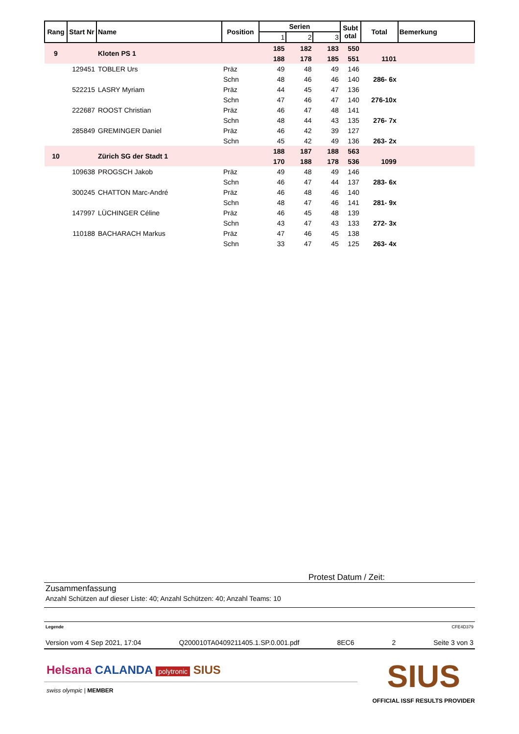| Rang | Start Nr | Name | Position | Serien | | | Subt otal | Total | Bemerkung |
| --- | --- | --- | --- | --- | --- | --- | --- | --- | --- |
| | | | | 1 | 2 | 3 | | | |
| 9 | | Kloten PS 1 | | 185 | 182 | 183 | 550 | | |
| | | | | 188 | 178 | 185 | 551 | 1101 | |
| | 129451 | TOBLER Urs | Präz | 49 | 48 | 49 | 146 | | |
| | | | Schn | 48 | 46 | 46 | 140 | 286- 6x | |
| | 522215 | LASRY Myriam | Präz | 44 | 45 | 47 | 136 | | |
| | | | Schn | 47 | 46 | 47 | 140 | 276-10x | |
| | 222687 | ROOST Christian | Präz | 46 | 47 | 48 | 141 | | |
| | | | Schn | 48 | 44 | 43 | 135 | 276- 7x | |
| | 285849 | GREMINGER Daniel | Präz | 46 | 42 | 39 | 127 | | |
| | | | Schn | 45 | 42 | 49 | 136 | 263- 2x | |
| 10 | | Zürich SG der Stadt 1 | | 188 | 187 | 188 | 563 | | |
| | | | | 170 | 188 | 178 | 536 | 1099 | |
| | 109638 | PROGSCH Jakob | Präz | 49 | 48 | 49 | 146 | | |
| | | | Schn | 46 | 47 | 44 | 137 | 283- 6x | |
| | 300245 | CHATTON Marc-André | Präz | 46 | 48 | 46 | 140 | | |
| | | | Schn | 48 | 47 | 46 | 141 | 281- 9x | |
| | 147997 | LÜCHINGER Céline | Präz | 46 | 45 | 48 | 139 | | |
| | | | Schn | 43 | 47 | 43 | 133 | 272- 3x | |
| | 110188 | BACHARACH Markus | Präz | 47 | 46 | 45 | 138 | | |
| | | | Schn | 33 | 47 | 45 | 125 | 263- 4x | |
Protest Datum / Zeit:
Zusammenfassung
Anzahl Schützen auf dieser Liste: 40; Anzahl Schützen: 40; Anzahl Teams: 10
Legende CFE4D379
Version vom 4 Sep 2021, 17:04 Q200010TA0409211405.1.SP.0.001.pdf 8EC6 2 Seite 3 von 3
Helsana CALANDA polytronic SIUS
swiss olympic | MEMBER
SIUS
OFFICIAL ISSF RESULTS PROVIDER